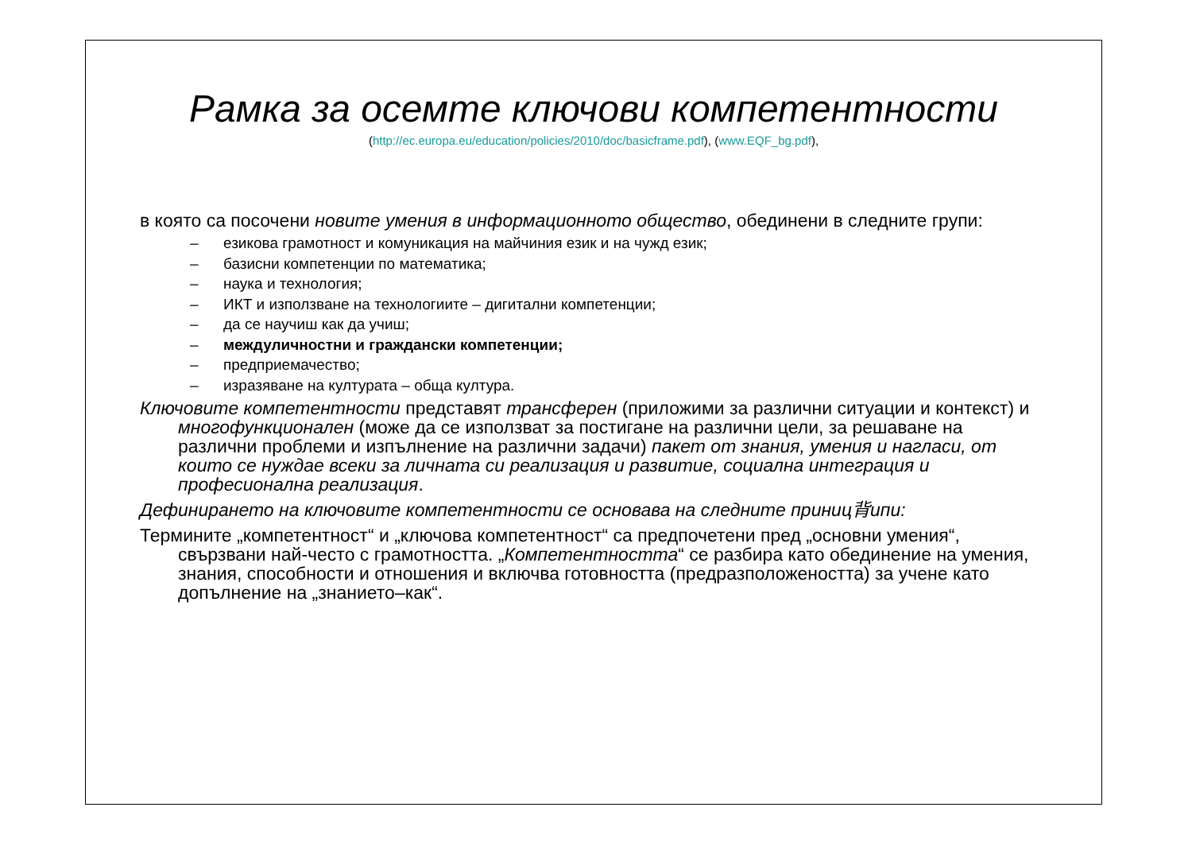Рамка за осемте ключови компетентности
(http://ec.europa.eu/education/policies/2010/doc/basicframe.pdf), (www.EQF_bg.pdf),
в която са посочени новите умения в информационното общество, обединени в следните групи:
– езикова грамотност и комуникация на майчиния език и на чужд език;
– базисни компетенции по математика;
– наука и технология;
– ИКТ и използване на технологиите – дигитални компетенции;
– да се научиш как да учиш;
– междуличностни и граждански компетенции;
– предприемачество;
– изразяване на културата – обща култура.
Ключовите компетентности представят трансферен (приложими за различни ситуации и контекст) и многофункционален (може да се използват за постигане на различни цели, за решаване на различни проблеми и изпълнение на различни задачи) пакет от знания, умения и нагласи, от които се нуждае всеки за личната си реализация и развитие, социална интеграция и професионална реализация.
Дефинирането на ключовите компетентности се основава на следните приниц背ипи:
Термините „компетентност“ и „ключова компетентност“ са предпочетени пред „основни умения“, свързвани най-често с грамотността. „Компетентността“ се разбира като обединение на умения, знания, способности и отношения и включва готовността (предразположеността) за учене като допълнение на „знанието–как“.